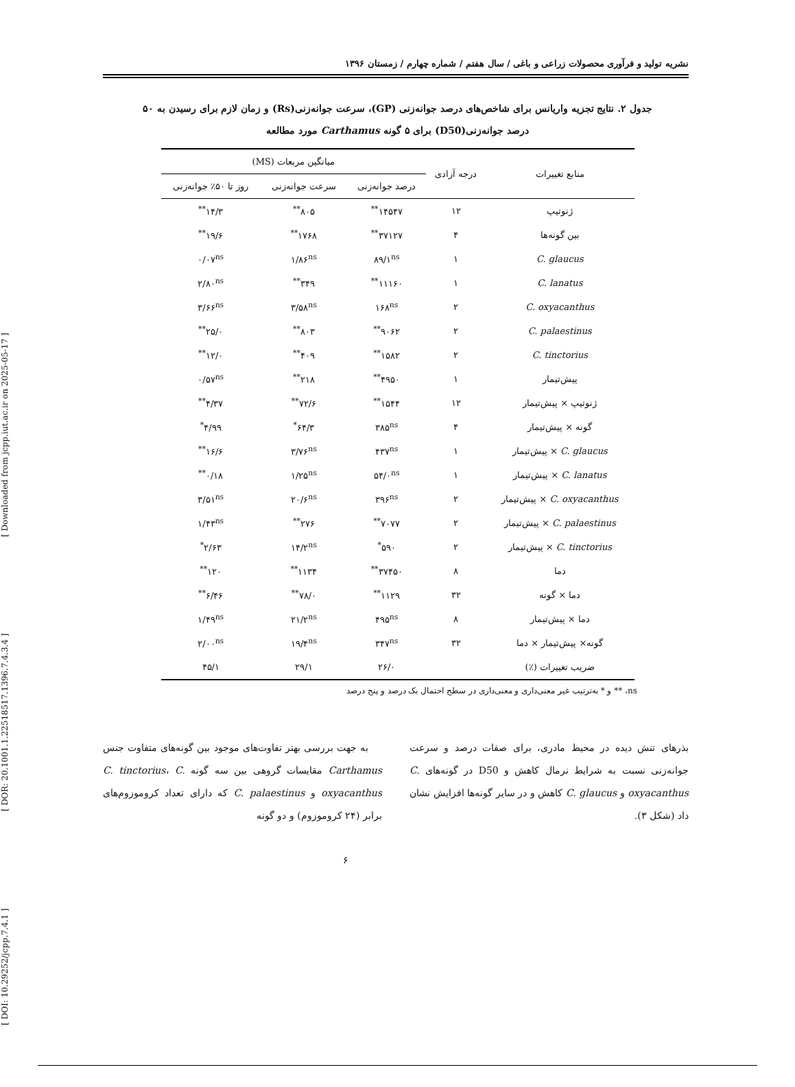[ DOI: 10.29252/jcpp.7.4.1 ] [ DOR: 20.1001.1.22518517.1396.7.4.3.4 ] [ Downloaded from jcpp.iut.ac.ir on 2025-05-17 ]
نشریه تولید و فرآوری محصولات زراعی و باغی / سال هفتم / شماره چهارم / زمستان ۱۳۹۶
جدول ۲. نتایج تجزیه واریانس برای شاخص‌های درصد جوانه‌زنی (GP)، سرعت جوانه‌زنی(Rs) و زمان لازم برای رسیدن به ۵۰ درصد جوانه‌زنی(D50) برای ۵ گونه Carthamus مورد مطالعه
| منابع تغییرات | درجه آزادی | میانگین مربعات (MS) | | |
| --- | --- | --- | --- | --- |
| | | درصد جوانه‌زنی | سرعت جوانه‌زنی | روز تا ۵۰٪ جوانه‌زنی |
| ژنوتیپ | ۱۲ | ۱۴۵۴۷<sup>**</sup> | ۸۰۵<sup>**</sup> | ۱۴/۳<sup>**</sup> |
| بین گونه‌ها | ۴ | ۳۷۱۲۷<sup>**</sup> | ۱۷۶۸<sup>**</sup> | ۱۹/۶<sup>**</sup> |
| C. glaucus | ۱ | ۸۹/۱<sup>ns</sup> | ۱/۸۶<sup>ns</sup> | ۰/۰۷<sup>ns</sup> |
| C. lanatus | ۱ | ۱۱۱۶۰<sup>**</sup> | ۳۴۹<sup>**</sup> | ۲/۸۰<sup>ns</sup> |
| C. oxyacanthus | ۲ | ۱۶۸<sup>ns</sup> | ۳/۵۸<sup>ns</sup> | ۳/۶۶<sup>ns</sup> |
| C. palaestinus | ۲ | ۹۰۶۲<sup>**</sup> | ۸۰۳<sup>**</sup> | ۲۵/۰<sup>**</sup> |
| C. tinctorius | ۲ | ۱۵۸۲<sup>**</sup> | ۴۰۹<sup>**</sup> | ۱۲/۰<sup>**</sup> |
| پیش‌تیمار | ۱ | ۴۹۵۰<sup>**</sup> | ۲۱۸<sup>**</sup> | ۰/۵۷<sup>ns</sup> |
| ژنوتیپ × پیش‌تیمار | ۱۲ | ۱۵۴۴<sup>**</sup> | ۷۲/۶<sup>**</sup> | ۴/۳۷<sup>**</sup> |
| گونه × پیش‌تیمار | ۴ | ۳۸۵<sup>ns</sup> | ۶۴/۳<sup>*</sup> | ۴/۹۹<sup>*</sup> |
| C. glaucus × پیش‌تیمار | ۱ | ۴۳۷<sup>ns</sup> | ۳/۷۶<sup>ns</sup> | ۱۶/۶<sup>**</sup> |
| C. lanatus × پیش‌تیمار | ۱ | ۵۴/۰<sup>ns</sup> | ۱/۲۵<sup>ns</sup> | ۰/۱۸<sup>**</sup> |
| C. oxyacanthus × پیش‌تیمار | ۲ | ۳۹۶<sup>ns</sup> | ۲۰/۶<sup>ns</sup> | ۳/۵۱<sup>ns</sup> |
| C. palaestinus × پیش‌تیمار | ۲ | ۷۰۷۷<sup>**</sup> | ۲۷۶<sup>**</sup> | ۱/۴۳<sup>ns</sup> |
| C. tinctorius × پیش‌تیمار | ۲ | ۵۹۰<sup>*</sup> | ۱۴/۲<sup>ns</sup> | ۲/۶۳<sup>*</sup> |
| دما | ۸ | ۳۷۴۵۰<sup>**</sup> | ۱۱۳۴<sup>**</sup> | ۱۲۰<sup>**</sup> |
| دما × گونه | ۳۲ | ۱۱۲۹<sup>**</sup> | ۷۸/۰<sup>**</sup> | ۶/۴۶<sup>**</sup> |
| دما × پیش‌تیمار | ۸ | ۴۹۵<sup>ns</sup> | ۲۱/۲<sup>ns</sup> | ۱/۴۹<sup>ns</sup> |
| گونه× پیش‌تیمار × دما | ۳۲ | ۳۴۷<sup>ns</sup> | ۱۹/۴<sup>ns</sup> | ۲/۰۰<sup>ns</sup> |
| ضریب تغییرات (٪) | | ۲۶/۰ | ۲۹/۱ | ۴۵/۱ |
ns، ** و * به‌ترتیب غیر معنی‌داری و معنی‌داری در سطح احتمال یک درصد و پنج درصد
بذرهای تنش دیده در محیط مادری، برای صفات درصد و سرعت جوانه‌زنی نسبت به شرایط نرمال کاهش و D50 در گونه‌های C. oxyacanthus و C. glaucus کاهش و در سایر گونه‌ها افزایش نشان داد (شکل ۳).
به جهت بررسی بهتر تفاوت‌های موجود بین گونه‌های متفاوت جنس Carthamus مقایسات گروهی بین سه گونه C. tinctorius، C. oxyacanthus و C. palaestinus که دارای تعداد کروموزوم‌های برابر (۲۴ کروموزوم) و دو گونه
۶